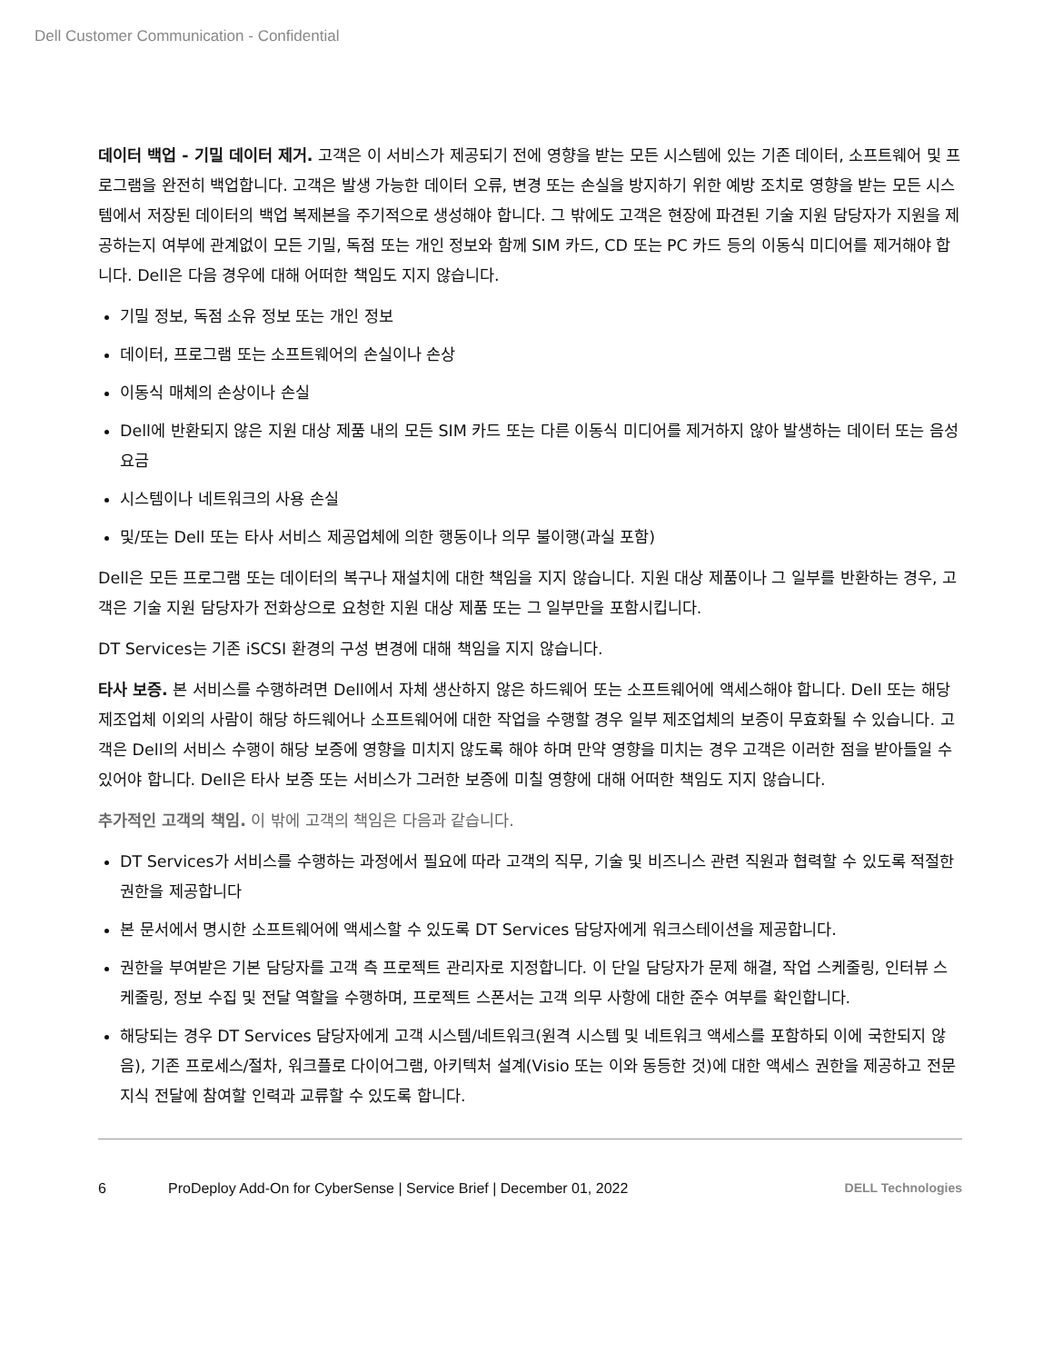Dell Customer Communication - Confidential
데이터 백업 - 기밀 데이터 제거. 고객은 이 서비스가 제공되기 전에 영향을 받는 모든 시스템에 있는 기존 데이터, 소프트웨어 및 프로그램을 완전히 백업합니다. 고객은 발생 가능한 데이터 오류, 변경 또는 손실을 방지하기 위한 예방 조치로 영향을 받는 모든 시스템에서 저장된 데이터의 백업 복제본을 주기적으로 생성해야 합니다. 그 밖에도 고객은 현장에 파견된 기술 지원 담당자가 지원을 제공하는지 여부에 관계없이 모든 기밀, 독점 또는 개인 정보와 함께 SIM 카드, CD 또는 PC 카드 등의 이동식 미디어를 제거해야 합니다. Dell은 다음 경우에 대해 어떠한 책임도 지지 않습니다.
기밀 정보, 독점 소유 정보 또는 개인 정보
데이터, 프로그램 또는 소프트웨어의 손실이나 손상
이동식 매체의 손상이나 손실
Dell에 반환되지 않은 지원 대상 제품 내의 모든 SIM 카드 또는 다른 이동식 미디어를 제거하지 않아 발생하는 데이터 또는 음성 요금
시스템이나 네트워크의 사용 손실
및/또는 Dell 또는 타사 서비스 제공업체에 의한 행동이나 의무 불이행(과실 포함)
Dell은 모든 프로그램 또는 데이터의 복구나 재설치에 대한 책임을 지지 않습니다. 지원 대상 제품이나 그 일부를 반환하는 경우, 고객은 기술 지원 담당자가 전화상으로 요청한 지원 대상 제품 또는 그 일부만을 포함시킵니다.
DT Services는 기존 iSCSI 환경의 구성 변경에 대해 책임을 지지 않습니다.
타사 보증. 본 서비스를 수행하려면 Dell에서 자체 생산하지 않은 하드웨어 또는 소프트웨어에 액세스해야 합니다. Dell 또는 해당 제조업체 이외의 사람이 해당 하드웨어나 소프트웨어에 대한 작업을 수행할 경우 일부 제조업체의 보증이 무효화될 수 있습니다. 고객은 Dell의 서비스 수행이 해당 보증에 영향을 미치지 않도록 해야 하며 만약 영향을 미치는 경우 고객은 이러한 점을 받아들일 수 있어야 합니다. Dell은 타사 보증 또는 서비스가 그러한 보증에 미칠 영향에 대해 어떠한 책임도 지지 않습니다.
추가적인 고객의 책임. 이 밖에 고객의 책임은 다음과 같습니다.
DT Services가 서비스를 수행하는 과정에서 필요에 따라 고객의 직무, 기술 및 비즈니스 관련 직원과 협력할 수 있도록 적절한 권한을 제공합니다
본 문서에서 명시한 소프트웨어에 액세스할 수 있도록 DT Services 담당자에게 워크스테이션을 제공합니다.
권한을 부여받은 기본 담당자를 고객 측 프로젝트 관리자로 지정합니다. 이 단일 담당자가 문제 해결, 작업 스케줄링, 인터뷰 스케줄링, 정보 수집 및 전달 역할을 수행하며, 프로젝트 스폰서는 고객 의무 사항에 대한 준수 여부를 확인합니다.
해당되는 경우 DT Services 담당자에게 고객 시스템/네트워크(원격 시스템 및 네트워크 액세스를 포함하되 이에 국한되지 않음), 기존 프로세스/절차, 워크플로 다이어그램, 아키텍처 설계(Visio 또는 이와 동등한 것)에 대한 액세스 권한을 제공하고 전문 지식 전달에 참여할 인력과 교류할 수 있도록 합니다.
6 ProDeploy Add-On for CyberSense | Service Brief | December 01, 2022 DELL Technologies